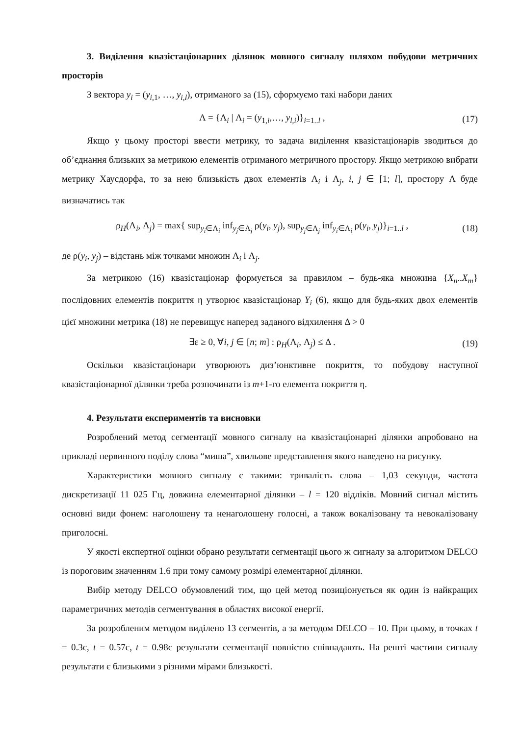3. Виділення квазістаціонарних ділянок мовного сигналу шляхом побудови метричних просторів
З вектора y<sub>i</sub> = (y<sub>i,1</sub>, …, y<sub>i,l</sub>), отриманого за (15), сформуємо такі набори даних
Λ = {Λ<sub>i</sub> | Λ<sub>i</sub> = (y<sub>1,i</sub>,…, y<sub>l,i</sub>)}<sub>i=1..l</sub> , (17)
Якщо у цьому просторі ввести метрику, то задача виділення квазістаціонарів зводиться до об’єднання близьких за метрикою елементів отриманого метричного простору. Якщо метрикою вибрати метрику Хаусдорфа, то за нею близькість двох елементів Λ<sub>i</sub> і Λ<sub>j</sub>, i, j ∈ [1; l], простору Λ буде визначатись так
ρ<sub>H</sub>(Λ<sub>i</sub>, Λ<sub>j</sub>) = max{ sup<sub>y<sub>i</sub>∈Λ<sub>i</sub></sub> inf<sub>y<sub>j</sub>∈Λ<sub>j</sub></sub> ρ(y<sub>i</sub>, y<sub>j</sub>), sup<sub>y<sub>j</sub>∈Λ<sub>j</sub></sub> inf<sub>y<sub>i</sub>∈Λ<sub>i</sub></sub> ρ(y<sub>i</sub>, y<sub>j</sub>)}<sub>i=1..l</sub> , (18)
де ρ(y<sub>i</sub>, y<sub>j</sub>) – відстань між точками множин Λ<sub>i</sub> і Λ<sub>j</sub>.
За метрикою (16) квазістаціонар формується за правилом – будь-яка множина {X<sub>n</sub>..X<sub>m</sub>} послідовних елементів покриття η утворює квазістаціонар Y<sub>i</sub> (6), якщо для будь-яких двох елементів цієї множини метрика (18) не перевищує наперед заданого відхилення Δ > 0
∃ε ≥ 0, ∀i, j ∈ [n; m] : ρ<sub>H</sub>(Λ<sub>i</sub>, Λ<sub>j</sub>) ≤ Δ . (19)
Оскільки квазістаціонари утворюють диз’юнктивне покриття, то побудову наступної квазістаціонарної ділянки треба розпочинати із m+1-го елемента покриття η.
4. Результати експериментів та висновки
Розроблений метод сегментації мовного сигналу на квазістаціонарні ділянки апробовано на прикладі первинного поділу слова “миша”, хвильове представлення якого наведено на рисунку.
Характеристики мовного сигналу є такими: тривалість слова – 1,03 секунди, частота дискретизації 11 025 Гц, довжина елементарної ділянки – l = 120 відліків. Мовний сигнал містить основні види фонем: наголошену та ненаголошену голосні, а також вокалізовану та невокалізовану приголосні.
У якості експертної оцінки обрано результати сегментації цього ж сигналу за алгоритмом DELCO із пороговим значенням 1.6 при тому самому розмірі елементарної ділянки.
Вибір методу DELCO обумовлений тим, що цей метод позиціонується як один із найкращих параметричних методів сегментування в областях високої енергії.
За розробленим методом виділено 13 сегментів, а за методом DELCO – 10. При цьому, в точках t = 0.3с, t = 0.57с, t = 0.98с результати сегментації повністю співпадають. На решті частини сигналу результати є близькими з різними мірами близькості.